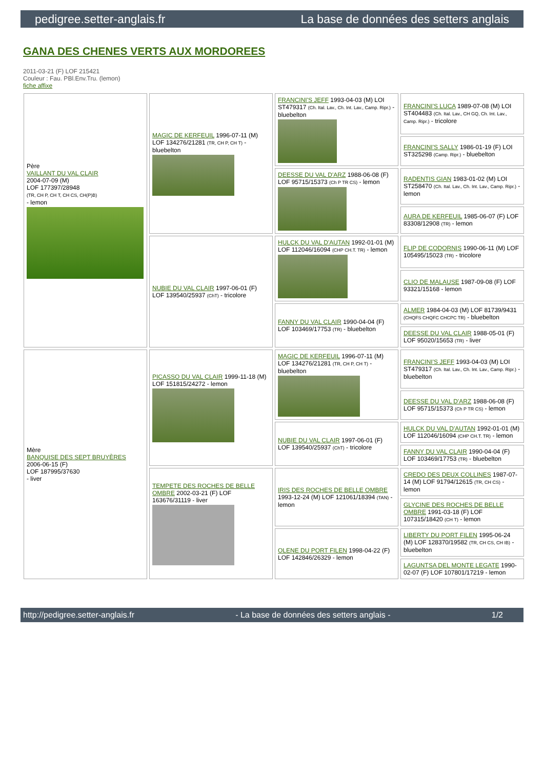pedigree.setter-anglais.fr La base de données des setters anglais
GANA DES CHENES VERTS AUX MORDOREES
2011-03-21 (F) LOF 215421
Couleur : Fau. PBl.Env.Tru. (lemon)
fiche affixe
| Père VAILLANT DU VAL CLAIR 2004-07-09 (M) LOF 177397/28948 (TR, CH P, CH T, CH CS, CH(P)B) - lemon | MAGIC DE KERFEUIL 1996-07-11 (M) LOF 134276/21281 (TR, CH P, CH T) - bluebelton | FRANCINI'S JEFF 1993-04-03 (M) LOI ST479317 (Ch. Ital. Lav., Ch. Int. Lav., Camp. Ripr.) - bluebelton | FRANCINI'S LUCA 1989-07-08 (M) LOI ST404483 (Ch. Ital. Lav., CH GQ, Ch. Int. Lav., Camp. Ripr.) - tricolore |
| | | | FRANCINI'S SALLY 1986-01-19 (F) LOI ST325298 (Camp. Ripr.) - bluebelton |
| | | DEESSE DU VAL D'ARZ 1988-06-08 (F) LOF 95715/15373 (Ch P TR CS) - lemon | RADENTIS GIAN 1983-01-02 (M) LOI ST258470 (Ch. Ital. Lav., Ch. Int. Lav., Camp. Ripr.) - lemon |
| | | | AURA DE KERFEUIL 1985-06-07 (F) LOF 83308/12908 (TR) - lemon |
| | NUBIE DU VAL CLAIR 1997-06-01 (F) LOF 139540/25937 (ChT) - tricolore | HULCK DU VAL D'AUTAN 1992-01-01 (M) LOF 112046/16094 (CHP CH.T. TR) - lemon | FLIP DE CODORNIS 1990-06-11 (M) LOF 105495/15023 (TR) - tricolore |
| | | | CLIO DE MALAUSE 1987-09-08 (F) LOF 93321/15168 - lemon |
| | | FANNY DU VAL CLAIR 1990-04-04 (F) LOF 103469/17753 (TR) - bluebelton | ALMER 1984-04-03 (M) LOF 81739/9431 (CHQFS CHQFC CHCPC TR) - bluebelton |
| | | | DEESSE DU VAL CLAIR 1988-05-01 (F) LOF 95020/15653 (TR) - liver |
| Mère BANQUISE DES SEPT BRUYÈRES 2006-06-15 (F) LOF 187995/37630 - liver | PICASSO DU VAL CLAIR 1999-11-18 (M) LOF 151815/24272 - lemon | MAGIC DE KERFEUIL 1996-07-11 (M) LOF 134276/21281 (TR, CH P, CH T) - bluebelton | FRANCINI'S JEFF 1993-04-03 (M) LOI ST479317 (Ch. Ital. Lav., Ch. Int. Lav., Camp. Ripr.) - bluebelton |
| | | | DEESSE DU VAL D'ARZ 1988-06-08 (F) LOF 95715/15373 (Ch P TR CS) - lemon |
| | | NUBIE DU VAL CLAIR 1997-06-01 (F) LOF 139540/25937 (ChT) - tricolore | HULCK DU VAL D'AUTAN 1992-01-01 (M) LOF 112046/16094 (CHP CH.T. TR) - lemon |
| | | | FANNY DU VAL CLAIR 1990-04-04 (F) LOF 103469/17753 (TR) - bluebelton |
| | TEMPETE DES ROCHES DE BELLE OMBRE 2002-03-21 (F) LOF 163676/31119 - liver | IRIS DES ROCHES DE BELLE OMBRE 1993-12-24 (M) LOF 121061/18394 (TAN) - lemon | CREDO DES DEUX COLLINES 1987-07-14 (M) LOF 91794/12615 (TR, CH CS) - lemon |
| | | | GLYCINE DES ROCHES DE BELLE OMBRE 1991-03-18 (F) LOF 107315/18420 (CH T) - lemon |
| | | OLENE DU PORT FILEN 1998-04-22 (F) LOF 142846/26329 - lemon | LIBERTY DU PORT FILEN 1995-06-24 (M) LOF 128370/19582 (TR, CH CS, CH IB) - bluebelton |
| | | | LAGUNTSA DEL MONTE LEGATE 1990-02-07 (F) LOF 107801/17219 - lemon |
http://pedigree.setter-anglais.fr - La base de données des setters anglais - 1/2